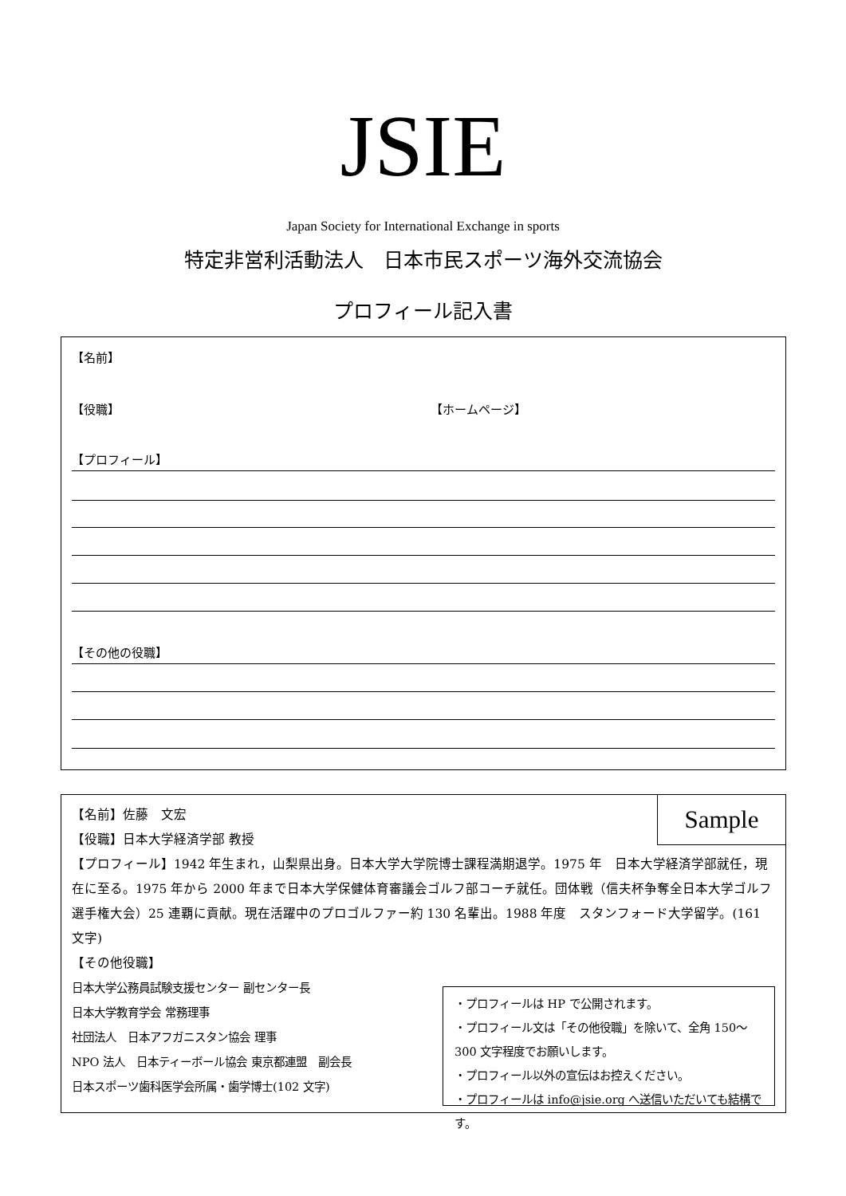JSIE
Japan Society for International Exchange in sports
特定非営利活動法人　日本市民スポーツ海外交流協会
プロフィール記入書
【名前】
【役職】 【ホームページ】
【プロフィール】
【その他の役職】
Sample
【名前】佐藤　文宏
【役職】日本大学経済学部 教授
【プロフィール】1942 年生まれ，山梨県出身。日本大学大学院博士課程満期退学。1975 年　日本大学経済学部就任，現在に至る。1975 年から 2000 年まで日本大学保健体育審議会ゴルフ部コーチ就任。団体戦（信夫杯争奪全日本大学ゴルフ選手権大会）25 連覇に貢献。現在活躍中のプロゴルファー約 130 名輩出。1988 年度　スタンフォード大学留学。(161 文字)
【その他役職】
日本大学公務員試験支援センター 副センター長
日本大学教育学会 常務理事
社団法人　日本アフガニスタン協会 理事
NPO 法人　日本ティーボール協会 東京都連盟　副会長
日本スポーツ歯科医学会所属・歯学博士(102 文字)
・プロフィールは HP で公開されます。
・プロフィール文は「その他役職」を除いて、全角 150～300 文字程度でお願いします。
・プロフィール以外の宣伝はお控えください。
・プロフィールは info@jsie.org へ送信いただいても結構です。